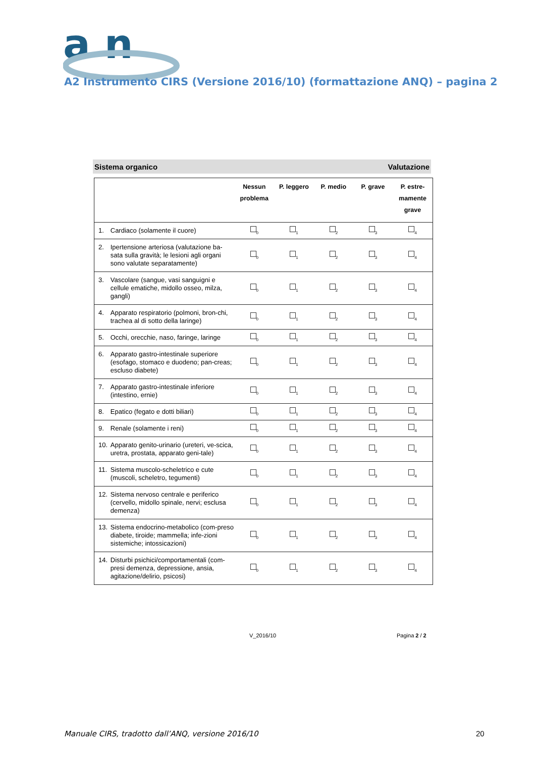a n
A2 Instrumento CIRS (Versione 2016/10) (formattazione ANQ) – pagina 2
Sistema organico Valutazione
| | | Nessun problema | P. leggero | P. medio | P. grave | P. estre- mamente grave |
| --- | --- | --- | --- | --- | --- | --- |
| 1. | Cardiaco (solamente il cuore) | <sub>0</sub> | <sub>1</sub> | <sub>2</sub> | <sub>3</sub> | <sub>4</sub> |
| 2. | Ipertensione arteriosa (valutazione ba-sata sulla gravità; le lesioni agli organi sono valutate separatamente) | <sub>0</sub> | <sub>1</sub> | <sub>2</sub> | <sub>3</sub> | <sub>4</sub> |
| 3. | Vascolare (sangue, vasi sanguigni e cellule ematiche, midollo osseo, milza, gangli) | <sub>0</sub> | <sub>1</sub> | <sub>2</sub> | <sub>3</sub> | <sub>4</sub> |
| 4. | Apparato respiratorio (polmoni, bron-chi, trachea al di sotto della laringe) | <sub>0</sub> | <sub>1</sub> | <sub>2</sub> | <sub>3</sub> | <sub>4</sub> |
| 5. | Occhi, orecchie, naso, faringe, laringe | <sub>0</sub> | <sub>1</sub> | <sub>2</sub> | <sub>3</sub> | <sub>4</sub> |
| 6. | Apparato gastro-intestinale superiore (esofago, stomaco e duodeno; pan-creas; escluso diabete) | <sub>0</sub> | <sub>1</sub> | <sub>2</sub> | <sub>3</sub> | <sub>4</sub> |
| 7. | Apparato gastro-intestinale inferiore (intestino, ernie) | <sub>0</sub> | <sub>1</sub> | <sub>2</sub> | <sub>3</sub> | <sub>4</sub> |
| 8. | Epatico (fegato e dotti biliari) | <sub>0</sub> | <sub>1</sub> | <sub>2</sub> | <sub>3</sub> | <sub>4</sub> |
| 9. | Renale (solamente i reni) | <sub>0</sub> | <sub>1</sub> | <sub>2</sub> | <sub>3</sub> | <sub>4</sub> |
| 10. | Apparato genito-urinario (ureteri, ve-scica, uretra, prostata, apparato geni-tale) | <sub>0</sub> | <sub>1</sub> | <sub>2</sub> | <sub>3</sub> | <sub>4</sub> |
| 11. | Sistema muscolo-scheletrico e cute (muscoli, scheletro, tegumenti) | <sub>0</sub> | <sub>1</sub> | <sub>2</sub> | <sub>3</sub> | <sub>4</sub> |
| 12. | Sistema nervoso centrale e periferico (cervello, midollo spinale, nervi; esclusa demenza) | <sub>0</sub> | <sub>1</sub> | <sub>2</sub> | <sub>3</sub> | <sub>4</sub> |
| 13. | Sistema endocrino-metabolico (com-preso diabete, tiroide; mammella; infe-zioni sistemiche; intossicazioni) | <sub>0</sub> | <sub>1</sub> | <sub>2</sub> | <sub>3</sub> | <sub>4</sub> |
| 14. | Disturbi psichici/comportamentali (com-presi demenza, depressione, ansia, agitazione/delirio, psicosi) | <sub>0</sub> | <sub>1</sub> | <sub>2</sub> | <sub>3</sub> | <sub>4</sub> |
V_2016/10 Pagina 2 / 2
Manuale CIRS, tradotto dall’ANQ, versione 2016/10
20